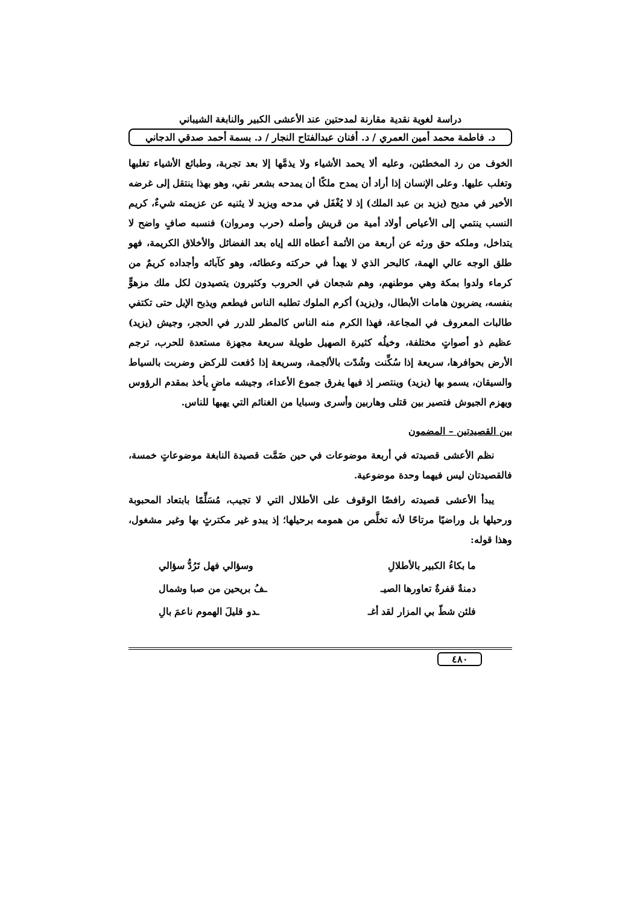دراسة لغوية نقدية مقارنة لمدحتين عند الأعشى الكبير والنابغة الشيباني
د. فاطمة محمد أمين العمري / د. أفنان عبدالفتاح النجار / د. بسمة أحمد صدقي الدجاني
الخوف من رد المخطئين، وعليه ألا يحمد الأشياء ولا يذمَّها إلا بعد تجربة، وطبائع الأشياء تغلبها وتغلب عليها. وعلى الإنسان إذا أراد أن يمدح ملكًا أن يمدحه بشعر نقي، وهو بهذا ينتقل إلى غرضه الأخير في مديح (يزيد بن عبد الملك) إذ لا يُغْفَل في مدحه ويزيد لا يثنيه عن عزيمته شيءٌ، كريم النسب ينتمي إلى الأعياص أولاد أمية من قريش وأصله (حرب ومروان) فنسبه صافٍ واضح لا يتداخل، وملكه حق ورثه عن أربعة من الأئمة أعطاه الله إياه بعد الفضائل والأخلاق الكريمة، فهو طلق الوجه عالي الهمة، كالبحر الذي لا يهدأ في حركته وعطائه، وهو كآبائه وأجداده كريمٌ من كرماء ولدوا بمكة وهي موطنهم، وهم شجعان في الحروب وكثيرون يتصيدون لكل ملك مزهوٍّ بنفسه، يضربون هامات الأبطال، و(يزيد) أكرم الملوك تطلبه الناس فيطعم ويذبح الإبل حتى تكتفي طالبات المعروف في المجاعة، فهذا الكرم منه الناس كالمطر للدرر في الحجر، وجيش (يزيد) عظيم ذو أصواتٍ مختلفة، وخيلُه كثيرة الصهيل طويلة سريعة مجهزة مستعدة للحرب، ترجم الأرض بحوافرها، سريعة إذا سُكِّنت وشُدّت بالألجمة، وسريعة إذا دُفعت للركض وضربت بالسياط والسيقان، يسمو بها (يزيد) وينتصر إذ فيها يفرق جموع الأعداء، وجيشه ماضٍ يأخذ بمقدم الرؤوس ويهزم الجيوش فتصير بين قتلى وهاربين وأسرى وسبايا من الغنائم التي يهبها للناس.
بين القصيدتين – المضمون
نظم الأعشى قصيدته في أربعة موضوعات في حين ضَمَّت قصيدة النابغة موضوعاتٍ خمسة، فالقصيدتان ليس فيهما وحدة موضوعية.
يبدأ الأعشى قصيدته رافضًا الوقوف على الأطلال التي لا تجيب، مُسَلِّمًا بابتعاد المحبوبة ورحيلها بل وراضيًا مرتاحًا لأنه تخلَّص من همومه برحيلها؛ إذ يبدو غير مكترثٍ بها وغير مشغول، وهذا قوله:
ما بكاءُ الكبير بالأطلالِ وسؤالي فهل تَرُدُّ سؤالي
دمنةٌ قفرةٌ تعاورها الصيـ ـفُ بريحين من صبا وشمال
فلئن شطّ بي المزار لقد أغـ ـدو قليلَ الهموم ناعمَ بالِ
٤٨٠